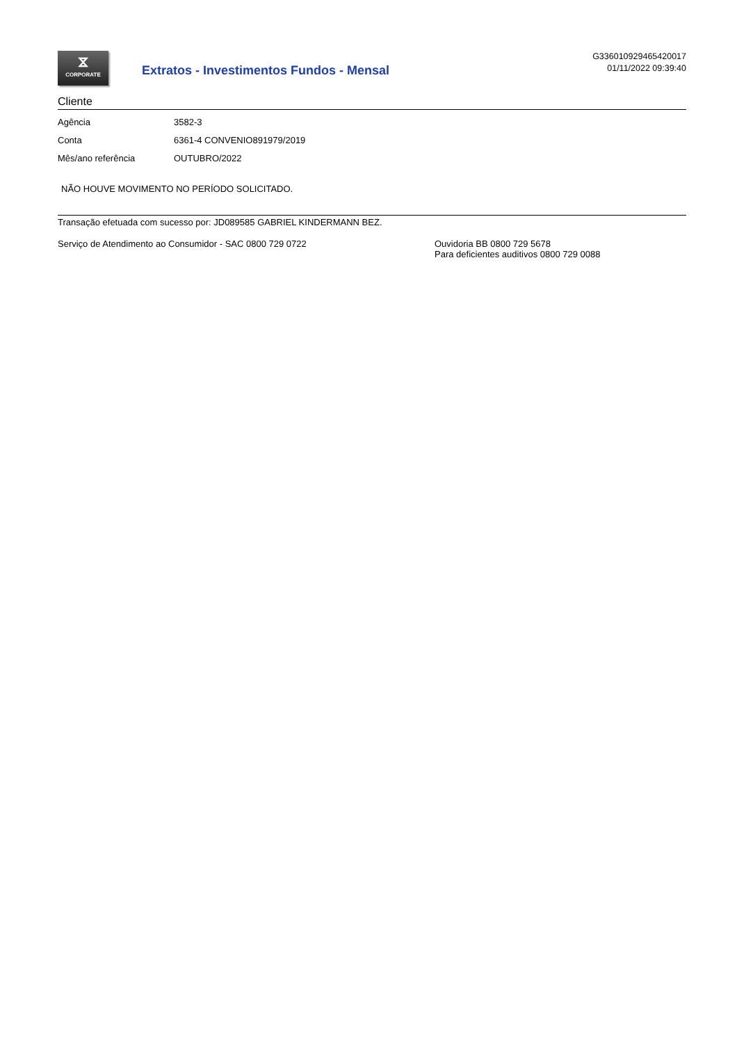⧖
CORPORATE
Extratos - Investimentos Fundos - Mensal
G336010929465420017
01/11/2022 09:39:40
Cliente
| Agência | 3582-3 |
| Conta | 6361-4 CONVENIO891979/2019 |
| Mês/ano referência | OUTUBRO/2022 |
NÃO HOUVE MOVIMENTO NO PERÍODO SOLICITADO.
Transação efetuada com sucesso por: JD089585 GABRIEL KINDERMANN BEZ.
Serviço de Atendimento ao Consumidor - SAC 0800 729 0722 Ouvidoria BB 0800 729 5678
Para deficientes auditivos 0800 729 0088